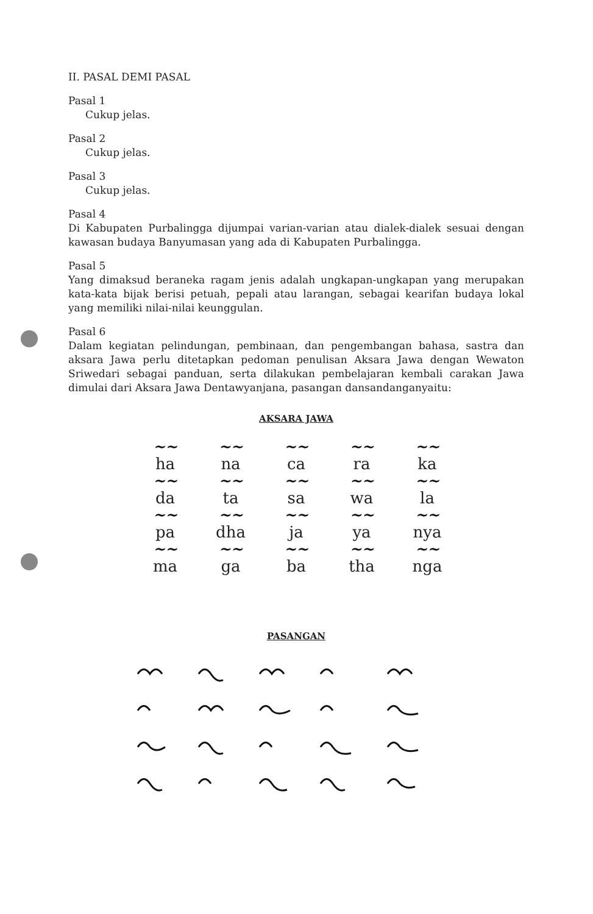II. PASAL DEMI PASAL
Pasal 1
Cukup jelas.
Pasal 2
Cukup jelas.
Pasal 3
Cukup jelas.
Pasal 4
Di Kabupaten Purbalingga dijumpai varian-varian atau dialek-dialek sesuai dengan kawasan budaya Banyumasan yang ada di Kabupaten Purbalingga.
Pasal 5
Yang dimaksud beraneka ragam jenis adalah ungkapan-ungkapan yang merupakan kata-kata bijak berisi petuah, pepali atau larangan, sebagai kearifan budaya lokal yang memiliki nilai-nilai keunggulan.
Pasal 6
Dalam kegiatan pelindungan, pembinaan, dan pengembangan bahasa, sastra dan aksara Jawa perlu ditetapkan pedoman penulisan Aksara Jawa dengan Wewaton Sriwedari sebagai panduan, serta dilakukan pembelajaran kembali carakan Jawa dimulai dari Aksara Jawa Dentawyanjana, pasangan dansandanganyaitu:
AKSARA JAWA
~~ ~~ ~~ ~~ ~~
ha na ca ra ka
~~ ~~ ~~ ~~ ~~
da ta sa wa la
~~ ~~ ~~ ~~ ~~
pa dha ja ya nya
~~ ~~ ~~ ~~ ~~
ma ga ba tha nga
PASANGAN